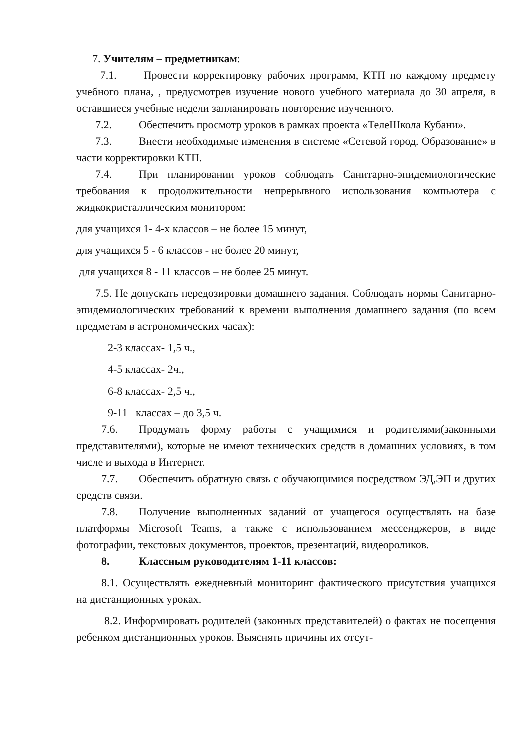7. Учителям – предметникам:
7.1. Провести корректировку рабочих программ, КТП по каждому предмету учебного плана, , предусмотрев изучение нового учебного материала до 30 апреля, в оставшиеся учебные недели запланировать повторение изученного.
7.2. Обеспечить просмотр уроков в рамках проекта «ТелеШкола Кубани».
7.3. Внести необходимые изменения в системе «Сетевой город. Образование» в части корректировки КТП.
7.4. При планировании уроков соблюдать Санитарно-эпидемиологические требования к продолжительности непрерывного использования компьютера с жидкокристаллическим монитором:
для учащихся 1- 4-х классов – не более 15 минут,
для учащихся 5 - 6 классов - не более 20 минут,
для учащихся 8 - 11 классов – не более 25 минут.
7.5. Не допускать передозировки домашнего задания. Соблюдать нормы Санитарно-эпидемиологических требований к времени выполнения домашнего задания (по всем предметам в астрономических часах):
2-3 классах- 1,5 ч.,
4-5 классах- 2ч.,
6-8 классах- 2,5 ч.,
9-11 классах – до 3,5 ч.
7.6. Продумать форму работы с учащимися и родителями(законными представителями), которые не имеют технических средств в домашних условиях, в том числе и выхода в Интернет.
7.7. Обеспечить обратную связь с обучающимися посредством ЭД,ЭП и других средств связи.
7.8. Получение выполненных заданий от учащегося осуществлять на базе платформы Microsoft Teams, а также с использованием мессенджеров, в виде фотографии, текстовых документов, проектов, презентаций, видеороликов.
8. Классным руководителям 1-11 классов:
8.1. Осуществлять ежедневный мониторинг фактического присутствия учащихся на дистанционных уроках.
8.2. Информировать родителей (законных представителей) о фактах не посещения ребенком дистанционных уроков. Выяснять причины их отсут-